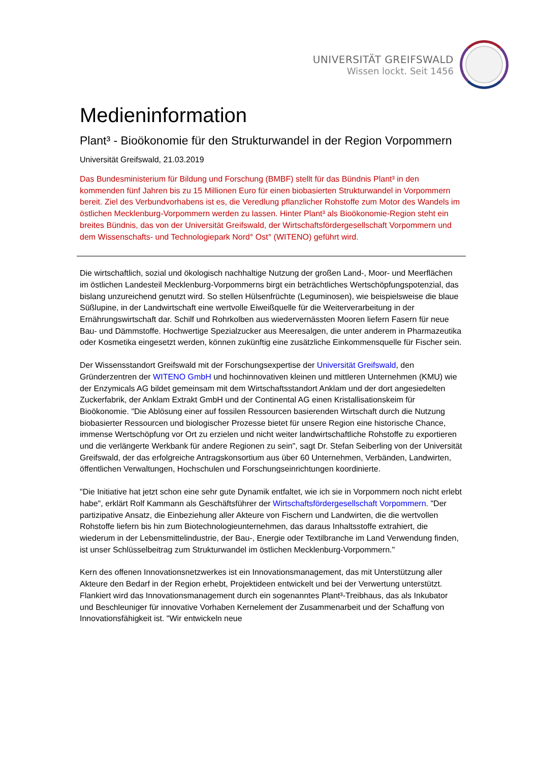UNIVERSITÄT GREIFSWALD
Wissen lockt. Seit 1456
Medieninformation
Plant³ - Bioökonomie für den Strukturwandel in der Region Vorpommern
Universität Greifswald, 21.03.2019
Das Bundesministerium für Bildung und Forschung (BMBF) stellt für das Bündnis Plant³ in den kommenden fünf Jahren bis zu 15 Millionen Euro für einen biobasierten Strukturwandel in Vorpommern bereit. Ziel des Verbundvorhabens ist es, die Veredlung pflanzlicher Rohstoffe zum Motor des Wandels im östlichen Mecklenburg-Vorpommern werden zu lassen. Hinter Plant³ als Bioökonomie-Region steht ein breites Bündnis, das von der Universität Greifswald, der Wirtschaftsfördergesellschaft Vorpommern und dem Wissenschafts- und Technologiepark Nord° Ost° (WITENO) geführt wird.
Die wirtschaftlich, sozial und ökologisch nachhaltige Nutzung der großen Land-, Moor- und Meerflächen im östlichen Landesteil Mecklenburg-Vorpommerns birgt ein beträchtliches Wertschöpfungspotenzial, das bislang unzureichend genutzt wird. So stellen Hülsenfrüchte (Leguminosen), wie beispielsweise die blaue Süßlupine, in der Landwirtschaft eine wertvolle Eiweißquelle für die Weiterverarbeitung in der Ernährungswirtschaft dar. Schilf und Rohrkolben aus wiedervernässten Mooren liefern Fasern für neue Bau- und Dämmstoffe. Hochwertige Spezialzucker aus Meeresalgen, die unter anderem in Pharmazeutika oder Kosmetika eingesetzt werden, können zukünftig eine zusätzliche Einkommensquelle für Fischer sein.
Der Wissensstandort Greifswald mit der Forschungsexpertise der Universität Greifswald, den Gründerzentren der WITENO GmbH und hochinnovativen kleinen und mittleren Unternehmen (KMU) wie der Enzymicals AG bildet gemeinsam mit dem Wirtschaftsstandort Anklam und der dort angesiedelten Zuckerfabrik, der Anklam Extrakt GmbH und der Continental AG einen Kristallisationskeim für Bioökonomie. "Die Ablösung einer auf fossilen Ressourcen basierenden Wirtschaft durch die Nutzung biobasierter Ressourcen und biologischer Prozesse bietet für unsere Region eine historische Chance, immense Wertschöpfung vor Ort zu erzielen und nicht weiter landwirtschaftliche Rohstoffe zu exportieren und die verlängerte Werkbank für andere Regionen zu sein", sagt Dr. Stefan Seiberling von der Universität Greifswald, der das erfolgreiche Antragskonsortium aus über 60 Unternehmen, Verbänden, Landwirten, öffentlichen Verwaltungen, Hochschulen und Forschungseinrichtungen koordinierte.
"Die Initiative hat jetzt schon eine sehr gute Dynamik entfaltet, wie ich sie in Vorpommern noch nicht erlebt habe", erklärt Rolf Kammann als Geschäftsführer der Wirtschaftsfördergesellschaft Vorpommern. "Der partizipative Ansatz, die Einbeziehung aller Akteure von Fischern und Landwirten, die die wertvollen Rohstoffe liefern bis hin zum Biotechnologieunternehmen, das daraus Inhaltsstoffe extrahiert, die wiederum in der Lebensmittelindustrie, der Bau-, Energie oder Textilbranche im Land Verwendung finden, ist unser Schlüsselbeitrag zum Strukturwandel im östlichen Mecklenburg-Vorpommern."
Kern des offenen Innovationsnetzwerkes ist ein Innovationsmanagement, das mit Unterstützung aller Akteure den Bedarf in der Region erhebt, Projektideen entwickelt und bei der Verwertung unterstützt. Flankiert wird das Innovationsmanagement durch ein sogenanntes Plant³-Treibhaus, das als Inkubator und Beschleuniger für innovative Vorhaben Kernelement der Zusammenarbeit und der Schaffung von Innovationsfähigkeit ist. "Wir entwickeln neue